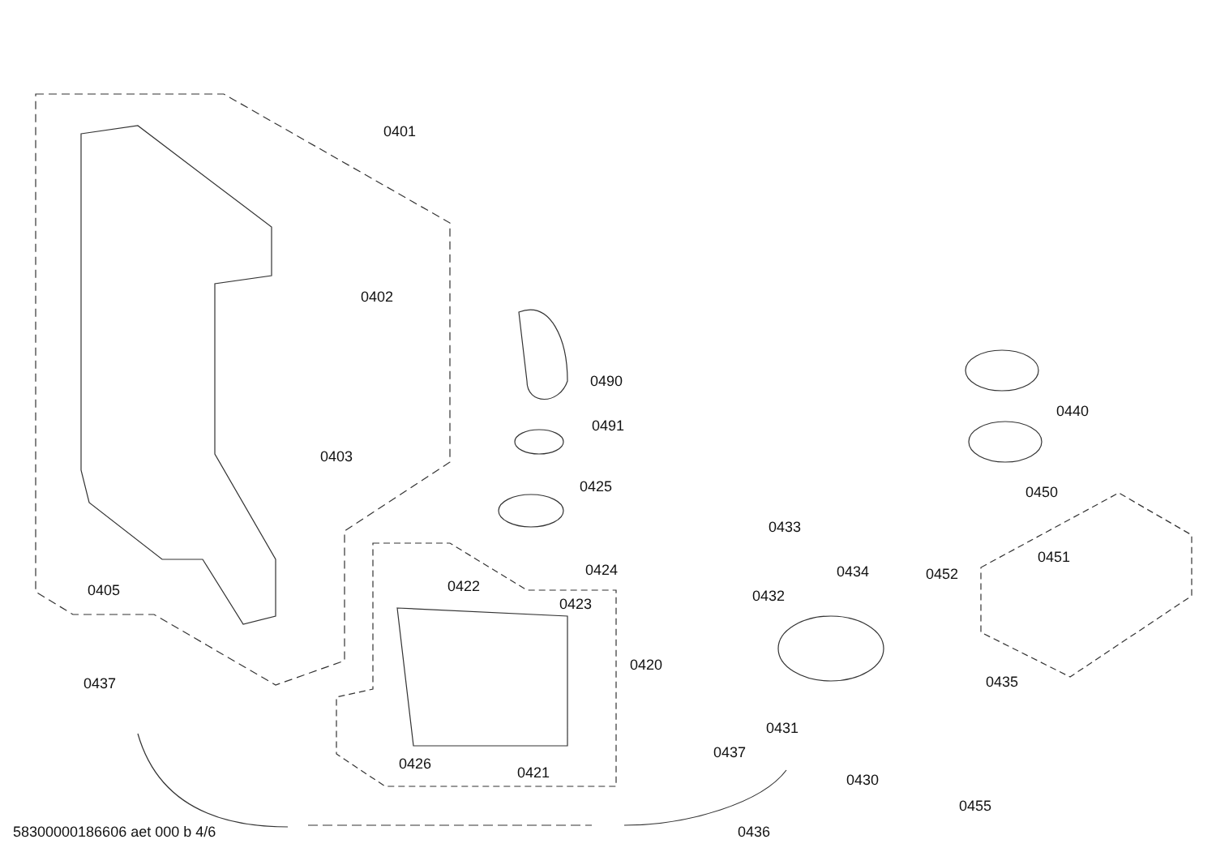0401
0402
0403
0405
0437
0490
0491
0425
0424
0422
0423
0420
0426
0421
0440
0450
0433
0434 0452
0451
0432
0435
0431
0437
0430
0455
0436
58300000186606 aet 000 b 4/6